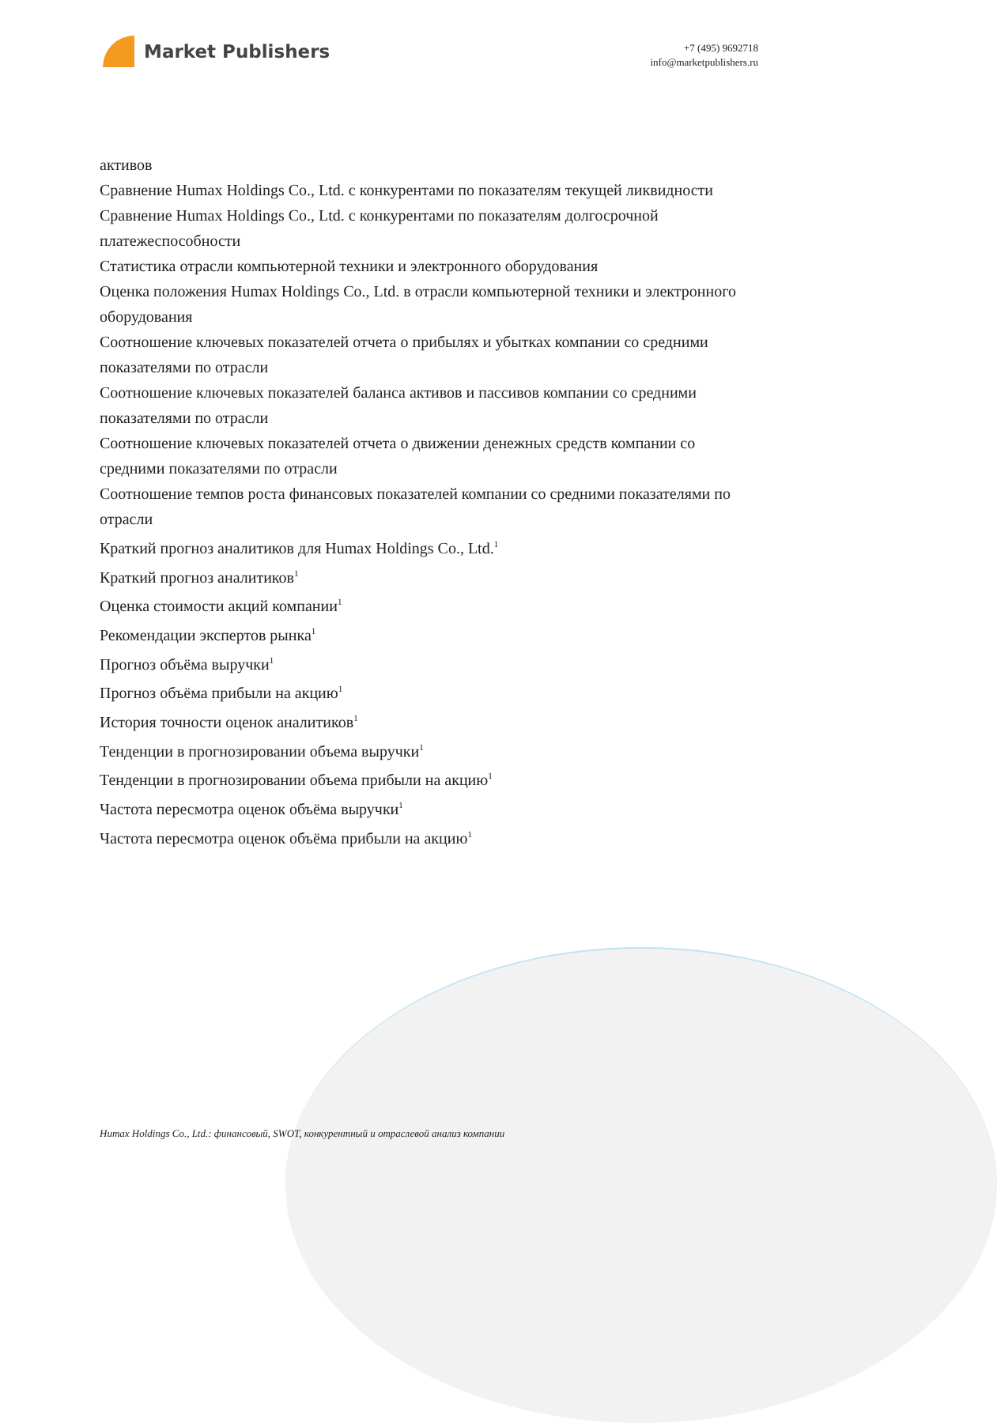Market Publishers
+7 (495) 9692718
info@marketpublishers.ru
активов
Сравнение Humax Holdings Co., Ltd. с конкурентами по показателям текущей ликвидности
Сравнение Humax Holdings Co., Ltd. с конкурентами по показателям долгосрочной платежеспособности
Статистика отрасли компьютерной техники и электронного оборудования
Оценка положения Humax Holdings Co., Ltd. в отрасли компьютерной техники и электронного оборудования
Соотношение ключевых показателей отчета о прибылях и убытках компании со средними показателями по отрасли
Соотношение ключевых показателей баланса активов и пассивов компании со средними показателями по отрасли
Соотношение ключевых показателей отчета о движении денежных средств компании со средними показателями по отрасли
Соотношение темпов роста финансовых показателей компании со средними показателями по отрасли
Краткий прогноз аналитиков для Humax Holdings Co., Ltd.<sup>1</sup>
Краткий прогноз аналитиков<sup>1</sup>
Оценка стоимости акций компании<sup>1</sup>
Рекомендации экспертов рынка<sup>1</sup>
Прогноз объёма выручки<sup>1</sup>
Прогноз объёма прибыли на акцию<sup>1</sup>
История точности оценок аналитиков<sup>1</sup>
Тенденции в прогнозировании объема выручки<sup>1</sup>
Тенденции в прогнозировании объема прибыли на акцию<sup>1</sup>
Частота пересмотра оценок объёма выручки<sup>1</sup>
Частота пересмотра оценок объёма прибыли на акцию<sup>1</sup>
Humax Holdings Co., Ltd.: финансовый, SWOT, конкурентный и отраслевой анализ компании